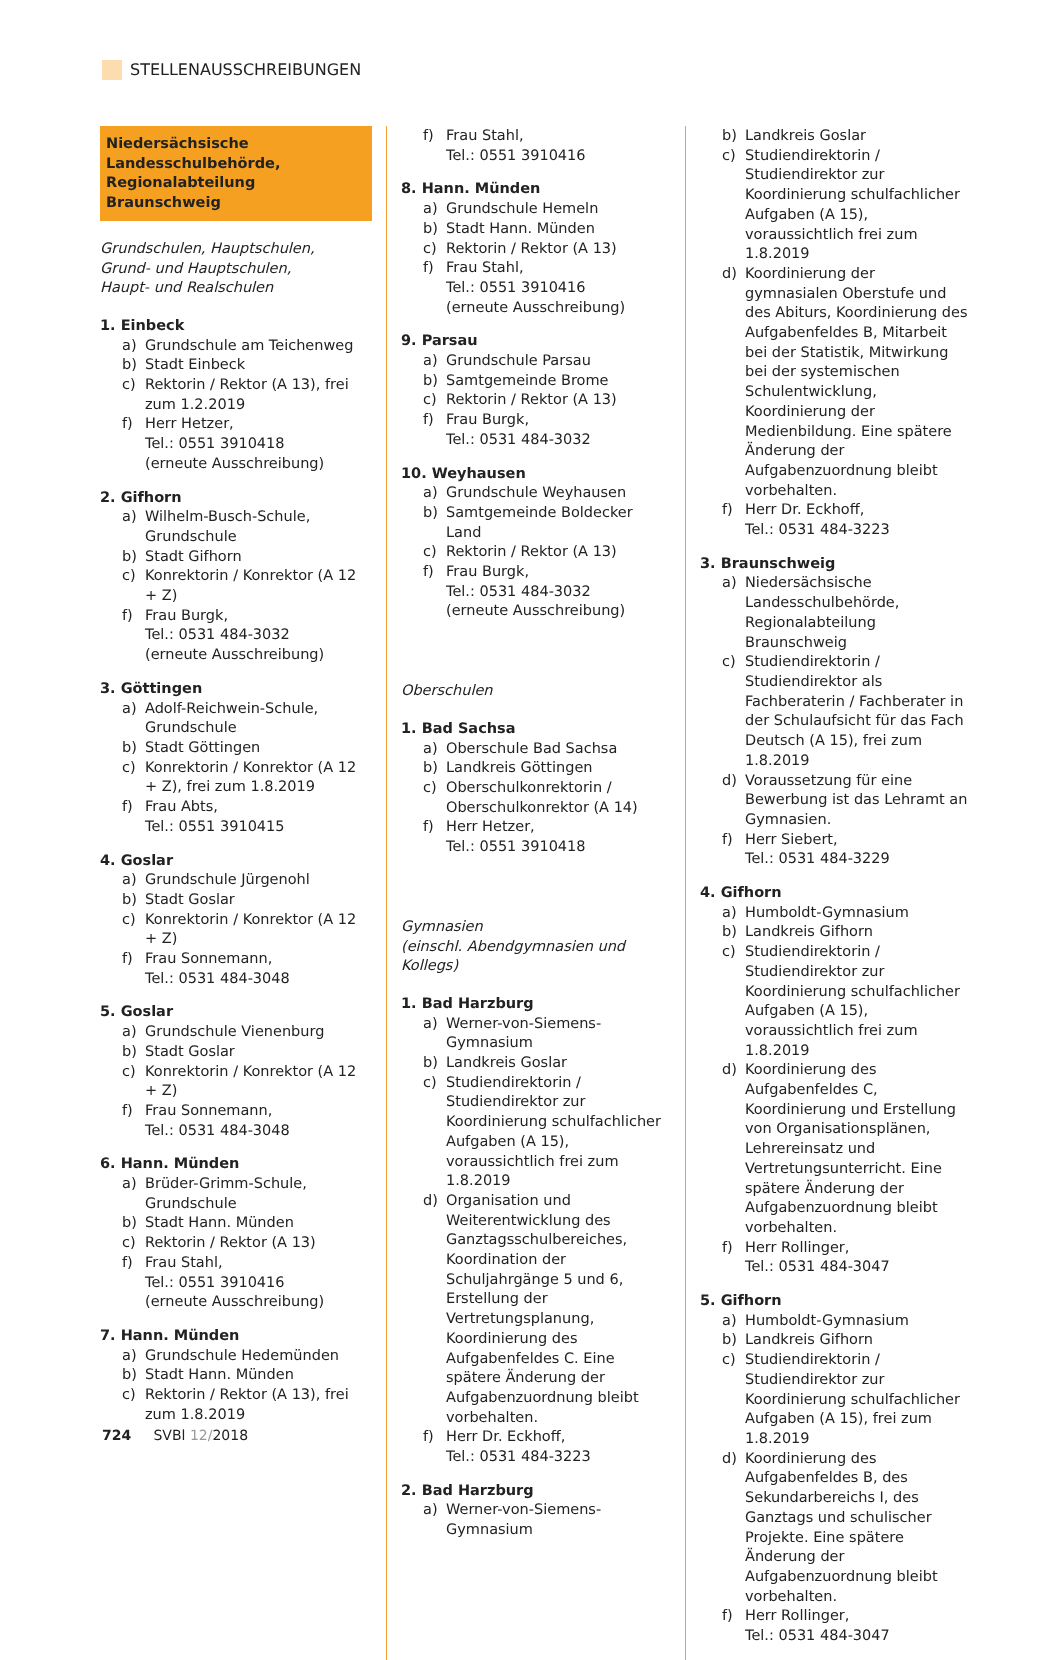STELLENAUSSCHREIBUNGEN
Niedersächsische Landesschulbehörde, Regionalabteilung Braunschweig
Grundschulen, Hauptschulen,
Grund- und Hauptschulen,
Haupt- und Realschulen
1. Einbeck
a) Grundschule am Teichenweg
b) Stadt Einbeck
c) Rektorin / Rektor (A 13), frei zum 1.2.2019
f) Herr Hetzer,
Tel.: 0551 3910418
(erneute Ausschreibung)
2. Gifhorn
a) Wilhelm-Busch-Schule, Grundschule
b) Stadt Gifhorn
c) Konrektorin / Konrektor (A 12 + Z)
f) Frau Burgk,
Tel.: 0531 484-3032
(erneute Ausschreibung)
3. Göttingen
a) Adolf-Reichwein-Schule, Grundschule
b) Stadt Göttingen
c) Konrektorin / Konrektor (A 12 + Z), frei zum 1.8.2019
f) Frau Abts,
Tel.: 0551 3910415
4. Goslar
a) Grundschule Jürgenohl
b) Stadt Goslar
c) Konrektorin / Konrektor (A 12 + Z)
f) Frau Sonnemann,
Tel.: 0531 484-3048
5. Goslar
a) Grundschule Vienenburg
b) Stadt Goslar
c) Konrektorin / Konrektor (A 12 + Z)
f) Frau Sonnemann,
Tel.: 0531 484-3048
6. Hann. Münden
a) Brüder-Grimm-Schule, Grundschule
b) Stadt Hann. Münden
c) Rektorin / Rektor (A 13)
f) Frau Stahl,
Tel.: 0551 3910416
(erneute Ausschreibung)
7. Hann. Münden
a) Grundschule Hedemünden
b) Stadt Hann. Münden
c) Rektorin / Rektor (A 13), frei zum 1.8.2019
f) Frau Stahl,
Tel.: 0551 3910416
8. Hann. Münden
a) Grundschule Hemeln
b) Stadt Hann. Münden
c) Rektorin / Rektor (A 13)
f) Frau Stahl,
Tel.: 0551 3910416
(erneute Ausschreibung)
9. Parsau
a) Grundschule Parsau
b) Samtgemeinde Brome
c) Rektorin / Rektor (A 13)
f) Frau Burgk,
Tel.: 0531 484-3032
10. Weyhausen
a) Grundschule Weyhausen
b) Samtgemeinde Boldecker Land
c) Rektorin / Rektor (A 13)
f) Frau Burgk,
Tel.: 0531 484-3032
(erneute Ausschreibung)
Oberschulen
1. Bad Sachsa
a) Oberschule Bad Sachsa
b) Landkreis Göttingen
c) Oberschulkonrektorin / Oberschulkonrektor (A 14)
f) Herr Hetzer,
Tel.: 0551 3910418
Gymnasien
(einschl. Abendgymnasien und Kollegs)
1. Bad Harzburg
a) Werner-von-Siemens-Gymnasium
b) Landkreis Goslar
c) Studiendirektorin / Studiendirektor zur Koordinierung schulfachlicher Aufgaben (A 15), voraussichtlich frei zum 1.8.2019
d) Organisation und Weiterentwicklung des Ganztagsschulbereiches, Koordination der Schuljahrgänge 5 und 6, Erstellung der Vertretungsplanung, Koordinierung des Aufgabenfeldes C. Eine spätere Änderung der Aufgabenzuordnung bleibt vorbehalten.
f) Herr Dr. Eckhoff,
Tel.: 0531 484-3223
2. Bad Harzburg
a) Werner-von-Siemens-Gymnasium
b) Landkreis Goslar
c) Studiendirektorin / Studiendirektor zur Koordinierung schulfachlicher Aufgaben (A 15), voraussichtlich frei zum 1.8.2019
d) Koordinierung der gymnasialen Oberstufe und des Abiturs, Koordinierung des Aufgabenfeldes B, Mitarbeit bei der Statistik, Mitwirkung bei der systemischen Schulentwicklung, Koordinierung der Medienbildung. Eine spätere Änderung der Aufgabenzuordnung bleibt vorbehalten.
f) Herr Dr. Eckhoff,
Tel.: 0531 484-3223
3. Braunschweig
a) Niedersächsische Landesschulbehörde, Regionalabteilung Braunschweig
c) Studiendirektorin / Studiendirektor als Fachberaterin / Fachberater in der Schulaufsicht für das Fach Deutsch (A 15), frei zum 1.8.2019
d) Voraussetzung für eine Bewerbung ist das Lehramt an Gymnasien.
f) Herr Siebert,
Tel.: 0531 484-3229
4. Gifhorn
a) Humboldt-Gymnasium
b) Landkreis Gifhorn
c) Studiendirektorin / Studiendirektor zur Koordinierung schulfachlicher Aufgaben (A 15), voraussichtlich frei zum 1.8.2019
d) Koordinierung des Aufgabenfeldes C, Koordinierung und Erstellung von Organisationsplänen, Lehrereinsatz und Vertretungsunterricht. Eine spätere Änderung der Aufgabenzuordnung bleibt vorbehalten.
f) Herr Rollinger,
Tel.: 0531 484-3047
5. Gifhorn
a) Humboldt-Gymnasium
b) Landkreis Gifhorn
c) Studiendirektorin / Studiendirektor zur Koordinierung schulfachlicher Aufgaben (A 15), frei zum 1.8.2019
d) Koordinierung des Aufgabenfeldes B, des Sekundarbereichs I, des Ganztags und schulischer Projekte. Eine spätere Änderung der Aufgabenzuordnung bleibt vorbehalten.
f) Herr Rollinger,
Tel.: 0531 484-3047
724 SVBl 12/2018